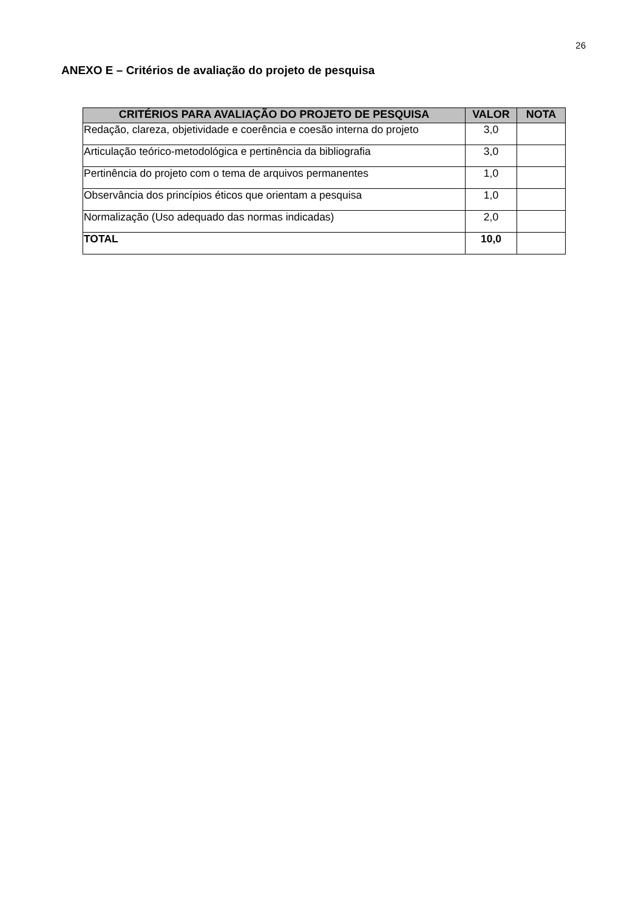26
ANEXO E – Critérios de avaliação do projeto de pesquisa
| CRITÉRIOS PARA AVALIAÇÃO DO PROJETO DE PESQUISA | VALOR | NOTA |
| --- | --- | --- |
| Redação, clareza, objetividade e coerência e coesão interna do projeto | 3,0 | |
| Articulação teórico-metodológica e pertinência da bibliografia | 3,0 | |
| Pertinência do projeto com o tema de arquivos permanentes | 1,0 | |
| Observância dos princípios éticos que orientam a pesquisa | 1,0 | |
| Normalização (Uso adequado das normas indicadas) | 2,0 | |
| TOTAL | 10,0 | |